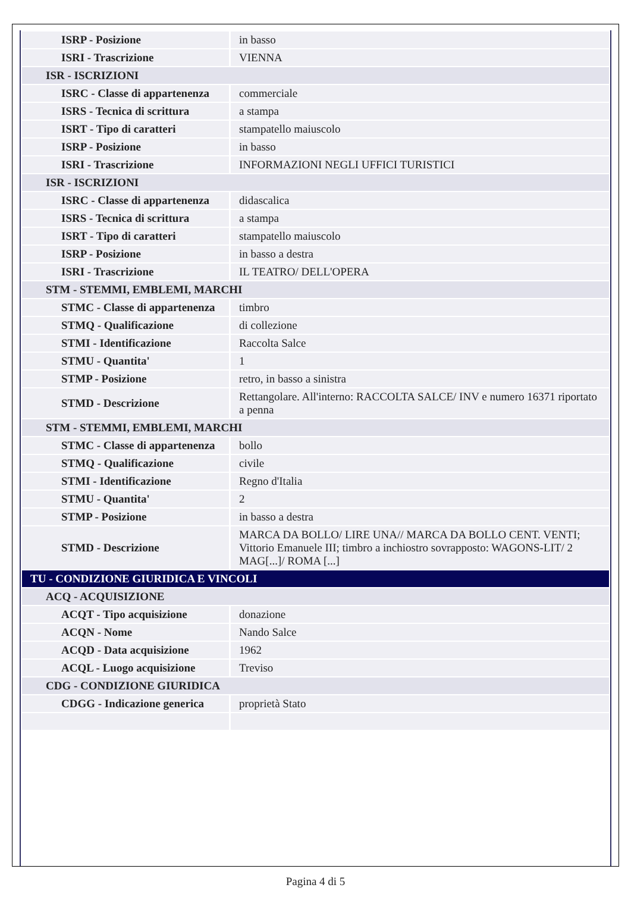| ISRP - Posizione | in basso |
| ISRI - Trascrizione | VIENNA |
| ISR - ISCRIZIONI | |
| ISRC - Classe di appartenenza | commerciale |
| ISRS - Tecnica di scrittura | a stampa |
| ISRT - Tipo di caratteri | stampatello maiuscolo |
| ISRP - Posizione | in basso |
| ISRI - Trascrizione | INFORMAZIONI NEGLI UFFICI TURISTICI |
| ISR - ISCRIZIONI | |
| ISRC - Classe di appartenenza | didascalica |
| ISRS - Tecnica di scrittura | a stampa |
| ISRT - Tipo di caratteri | stampatello maiuscolo |
| ISRP - Posizione | in basso a destra |
| ISRI - Trascrizione | IL TEATRO/ DELL'OPERA |
| STM - STEMMI, EMBLEMI, MARCHI | |
| STMC - Classe di appartenenza | timbro |
| STMQ - Qualificazione | di collezione |
| STMI - Identificazione | Raccolta Salce |
| STMU - Quantita' | 1 |
| STMP - Posizione | retro, in basso a sinistra |
| STMD - Descrizione | Rettangolare. All'interno: RACCOLTA SALCE/ INV e numero 16371 riportato a penna |
| STM - STEMMI, EMBLEMI, MARCHI | |
| STMC - Classe di appartenenza | bollo |
| STMQ - Qualificazione | civile |
| STMI - Identificazione | Regno d'Italia |
| STMU - Quantita' | 2 |
| STMP - Posizione | in basso a destra |
| STMD - Descrizione | MARCA DA BOLLO/ LIRE UNA// MARCA DA BOLLO CENT. VENTI; Vittorio Emanuele III; timbro a inchiostro sovrapposto: WAGONS-LIT/ 2 MAG[...]/ ROMA [...] |
| TU - CONDIZIONE GIURIDICA E VINCOLI | |
| ACQ - ACQUISIZIONE | |
| ACQT - Tipo acquisizione | donazione |
| ACQN - Nome | Nando Salce |
| ACQD - Data acquisizione | 1962 |
| ACQL - Luogo acquisizione | Treviso |
| CDG - CONDIZIONE GIURIDICA | |
| CDGG - Indicazione generica | proprietà Stato |
Pagina 4 di 5